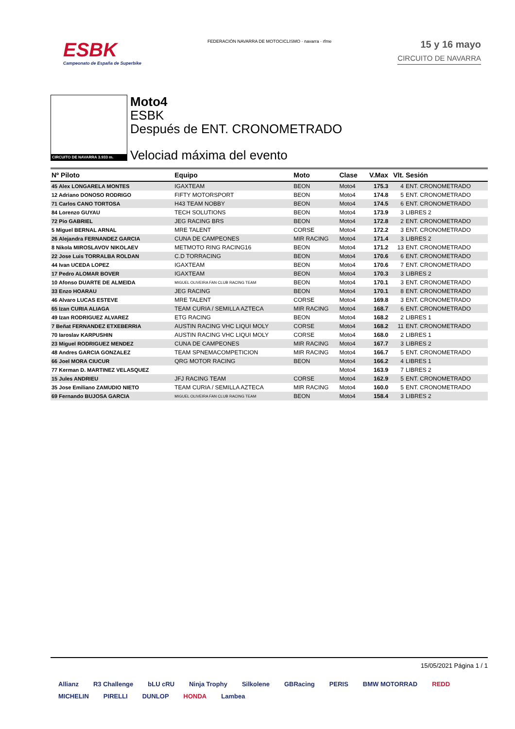ESBK
Campeonato de España de Superbike
FEDERACIÓN NAVARRA DE MOTOCICLISMO · navarra · rfme
15 y 16 mayo
CIRCUITO DE NAVARRA
CIRCUITO DE NAVARRA 3.933 m.
Moto4
ESBK
Después de ENT. CRONOMETRADO
Velociad máxima del evento
| Nº Piloto | Equipo | Moto | Clase | V.Max | Vlt. | Sesión |
| --- | --- | --- | --- | --- | --- | --- |
| 45 Alex LONGARELA MONTES | IGAXTEAM | BEON | Moto4 | 175.3 | 4 | ENT. CRONOMETRADO |
| 12 Adriano DONOSO RODRIGO | FIFTY MOTORSPORT | BEON | Moto4 | 174.8 | 5 | ENT. CRONOMETRADO |
| 71 Carlos CANO TORTOSA | H43 TEAM NOBBY | BEON | Moto4 | 174.5 | 6 | ENT. CRONOMETRADO |
| 84 Lorenzo GUYAU | TECH SOLUTIONS | BEON | Moto4 | 173.9 | 3 | LIBRES 2 |
| 72 Pio GABRIEL | JEG RACING BRS | BEON | Moto4 | 172.8 | 2 | ENT. CRONOMETRADO |
| 5 Miguel BERNAL ARNAL | MRE TALENT | CORSE | Moto4 | 172.2 | 3 | ENT. CRONOMETRADO |
| 26 Alejandra FERNANDEZ GARCIA | CUNA DE CAMPEONES | MIR RACING | Moto4 | 171.4 | 3 | LIBRES 2 |
| 8 Nikola MIROSLAVOV NIKOLAEV | METMOTO RING RACING16 | BEON | Moto4 | 171.2 | 13 | ENT. CRONOMETRADO |
| 22 Jose Luis TORRALBA ROLDAN | C.D TORRACING | BEON | Moto4 | 170.6 | 6 | ENT. CRONOMETRADO |
| 44 Ivan UCEDA LOPEZ | IGAXTEAM | BEON | Moto4 | 170.6 | 7 | ENT. CRONOMETRADO |
| 17 Pedro ALOMAR BOVER | IGAXTEAM | BEON | Moto4 | 170.3 | 3 | LIBRES 2 |
| 10 Afonso DUARTE DE ALMEIDA | MIGUEL OLIVEIRA FAN CLUB RACING TEAM | BEON | Moto4 | 170.1 | 3 | ENT. CRONOMETRADO |
| 33 Enzo HOARAU | JEG RACING | BEON | Moto4 | 170.1 | 8 | ENT. CRONOMETRADO |
| 46 Alvaro LUCAS ESTEVE | MRE TALENT | CORSE | Moto4 | 169.8 | 3 | ENT. CRONOMETRADO |
| 65 Izan CURIA ALIAGA | TEAM CURIA / SEMILLA AZTECA | MIR RACING | Moto4 | 168.7 | 6 | ENT. CRONOMETRADO |
| 49 Izan RODRIGUEZ ALVAREZ | ETG RACING | BEON | Moto4 | 168.2 | 2 | LIBRES 1 |
| 7 Beñat FERNANDEZ ETXEBERRIA | AUSTIN RACING VHC LIQUI MOLY | CORSE | Moto4 | 168.2 | 11 | ENT. CRONOMETRADO |
| 70 Iaroslav KARPUSHIN | AUSTIN RACING VHC LIQUI MOLY | CORSE | Moto4 | 168.0 | 2 | LIBRES 1 |
| 23 Miguel RODRIGUEZ MENDEZ | CUNA DE CAMPEONES | MIR RACING | Moto4 | 167.7 | 3 | LIBRES 2 |
| 48 Andres GARCIA GONZALEZ | TEAM SPNEMACOMPETICION | MIR RACING | Moto4 | 166.7 | 5 | ENT. CRONOMETRADO |
| 66 Joel MORA CIUCUR | QRG MOTOR RACING | BEON | Moto4 | 166.2 | 4 | LIBRES 1 |
| 77 Kerman D. MARTINEZ VELASQUEZ | | | Moto4 | 163.9 | 7 | LIBRES 2 |
| 15 Jules ANDRIEU | JFJ RACING TEAM | CORSE | Moto4 | 162.9 | 5 | ENT. CRONOMETRADO |
| 35 Jose Emiliano ZAMUDIO NIETO | TEAM CURIA / SEMILLA AZTECA | MIR RACING | Moto4 | 160.0 | 5 | ENT. CRONOMETRADO |
| 69 Fernando BUJOSA GARCIA | MIGUEL OLIVEIRA FAN CLUB RACING TEAM | BEON | Moto4 | 158.4 | 3 | LIBRES 2 |
15/05/2021 Página 1 / 1
Allianz R3 Challenge bLU cRU Ninja Trophy Silkolene GBRacing PERIS BMW MOTORRAD REDD MICHELIN PIRELLI DUNLOP HONDA Lambea